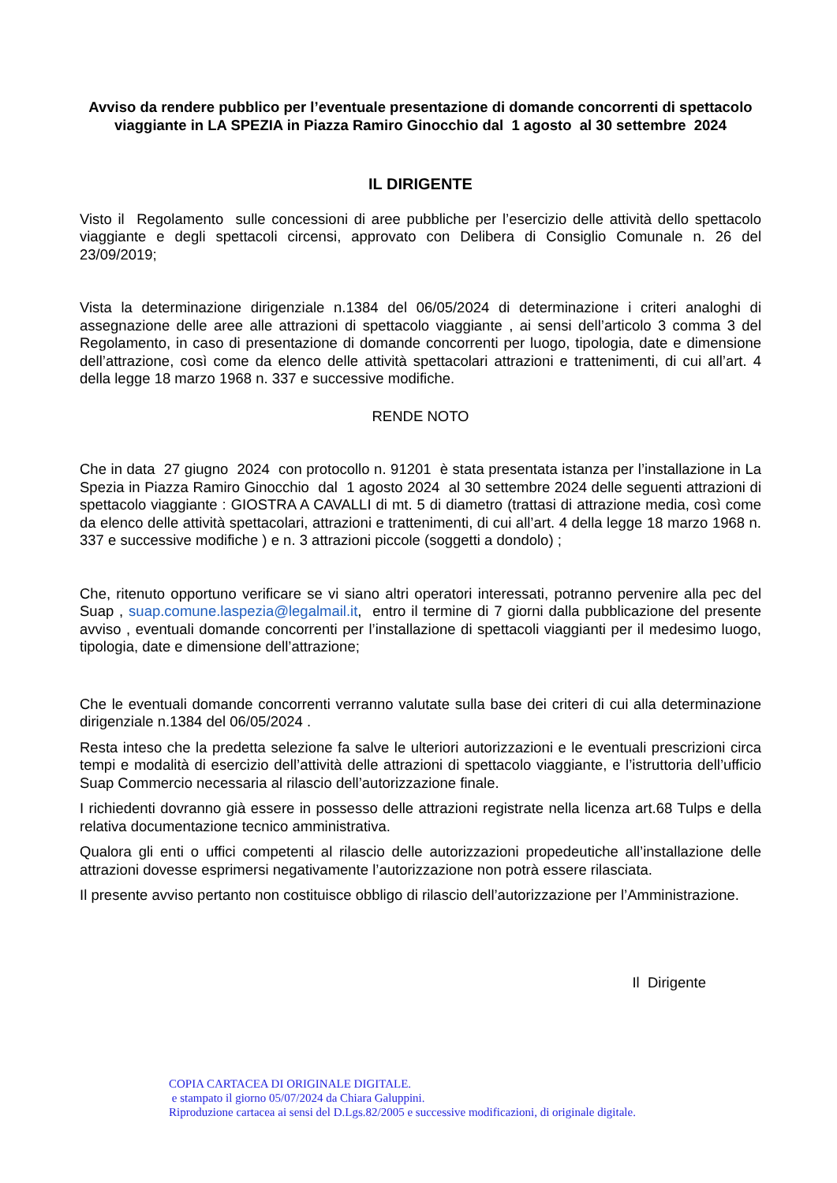Avviso da rendere pubblico per l’eventuale presentazione di domande concorrenti di spettacolo viaggiante in LA SPEZIA in Piazza Ramiro Ginocchio dal 1 agosto al 30 settembre 2024
IL DIRIGENTE
Visto il Regolamento sulle concessioni di aree pubbliche per l’esercizio delle attività dello spettacolo viaggiante e degli spettacoli circensi, approvato con Delibera di Consiglio Comunale n. 26 del 23/09/2019;
Vista la determinazione dirigenziale n.1384 del 06/05/2024 di determinazione i criteri analoghi di assegnazione delle aree alle attrazioni di spettacolo viaggiante , ai sensi dell’articolo 3 comma 3 del Regolamento, in caso di presentazione di domande concorrenti per luogo, tipologia, date e dimensione dell’attrazione, così come da elenco delle attività spettacolari attrazioni e trattenimenti, di cui all’art. 4 della legge 18 marzo 1968 n. 337 e successive modifiche.
RENDE NOTO
Che in data 27 giugno 2024 con protocollo n. 91201 è stata presentata istanza per l’installazione in La Spezia in Piazza Ramiro Ginocchio dal 1 agosto 2024 al 30 settembre 2024 delle seguenti attrazioni di spettacolo viaggiante : GIOSTRA A CAVALLI di mt. 5 di diametro (trattasi di attrazione media, così come da elenco delle attività spettacolari, attrazioni e trattenimenti, di cui all’art. 4 della legge 18 marzo 1968 n. 337 e successive modifiche ) e n. 3 attrazioni piccole (soggetti a dondolo) ;
Che, ritenuto opportuno verificare se vi siano altri operatori interessati, potranno pervenire alla pec del Suap , suap.comune.laspezia@legalmail.it, entro il termine di 7 giorni dalla pubblicazione del presente avviso , eventuali domande concorrenti per l’installazione di spettacoli viaggianti per il medesimo luogo, tipologia, date e dimensione dell’attrazione;
Che le eventuali domande concorrenti verranno valutate sulla base dei criteri di cui alla determinazione dirigenziale n.1384 del 06/05/2024 .
Resta inteso che la predetta selezione fa salve le ulteriori autorizzazioni e le eventuali prescrizioni circa tempi e modalità di esercizio dell’attività delle attrazioni di spettacolo viaggiante, e l’istruttoria dell’ufficio Suap Commercio necessaria al rilascio dell’autorizzazione finale.
I richiedenti dovranno già essere in possesso delle attrazioni registrate nella licenza art.68 Tulps e della relativa documentazione tecnico amministrativa.
Qualora gli enti o uffici competenti al rilascio delle autorizzazioni propedeutiche all’installazione delle attrazioni dovesse esprimersi negativamente l’autorizzazione non potrà essere rilasciata.
Il presente avviso pertanto non costituisce obbligo di rilascio dell’autorizzazione per l’Amministrazione.
Il Dirigente
COPIA CARTACEA DI ORIGINALE DIGITALE.
e stampato il giorno 05/07/2024 da Chiara Galuppini.
Riproduzione cartacea ai sensi del D.Lgs.82/2005 e successive modificazioni, di originale digitale.